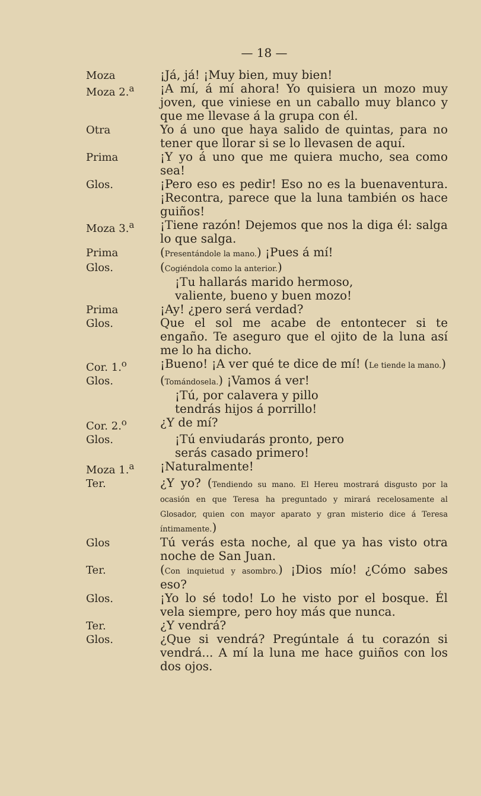— 18 —
Moza ¡Já, já! ¡Muy bien, muy bien!
Moza 2.<sup>a</sup> ¡A mí, á mí ahora! Yo quisiera un mozo muy joven, que viniese en un caballo muy blanco y que me llevase á la grupa con él.
Otra Yo á uno que haya salido de quintas, para no tener que llorar si se lo llevasen de aquí.
Prima ¡Y yo á uno que me quiera mucho, sea como sea!
Glos. ¡Pero eso es pedir! Eso no es la buenaventura. ¡Recontra, parece que la luna también os hace guiños!
Moza 3.<sup>a</sup> ¡Tiene razón! Dejemos que nos la diga él: salga lo que salga.
Prima (Presentándole la mano.) ¡Pues á mí!
Glos. (Cogiéndola como la anterior.)
¡Tu hallarás marido hermoso,
valiente, bueno y buen mozo!
Prima ¡Ay! ¿pero será verdad?
Glos. Que el sol me acabe de entontecer si te engaño. Te aseguro que el ojito de la luna así me lo ha dicho.
Cor. 1.<sup>o</sup> ¡Bueno! ¡A ver qué te dice de mí! (Le tiende la mano.)
Glos. (Tomándosela.) ¡Vamos á ver!
¡Tú, por calavera y pillo
tendrás hijos á porrillo!
Cor. 2.<sup>o</sup> ¿Y de mí?
Glos. ¡Tú enviudarás pronto, pero
serás casado primero!
Moza 1.<sup>a</sup> ¡Naturalmente!
Ter. ¿Y yo? (Tendiendo su mano. El Hereu mostrará disgusto por la ocasión en que Teresa ha preguntado y mirará recelosamente al Glosador, quien con mayor aparato y gran misterio dice á Teresa íntimamente.)
Glos Tú verás esta noche, al que ya has visto otra noche de San Juan.
Ter. (Con inquietud y asombro.) ¡Dios mío! ¿Cómo sabes eso?
Glos. ¡Yo lo sé todo! Lo he visto por el bosque. Él vela siempre, pero hoy más que nunca.
Ter. ¿Y vendrá?
Glos. ¿Que si vendrá? Pregúntale á tu corazón si vendrá... A mí la luna me hace guiños con los dos ojos.